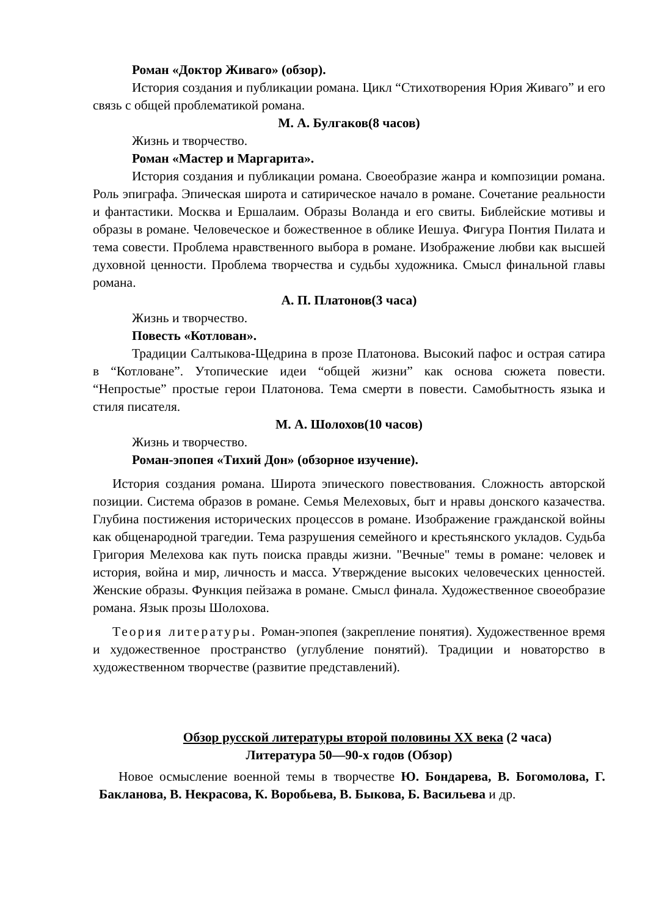Роман «Доктор Живаго» (обзор).
История создания и публикации романа. Цикл “Стихотворения Юрия Живаго” и его связь с общей проблематикой романа.
М. А. Булгаков(8 часов)
Жизнь и творчество.
Роман «Мастер и Маргарита».
История создания и публикации романа. Своеобразие жанра и композиции романа. Роль эпиграфа. Эпическая широта и сатирическое начало в романе. Сочетание реальности и фантастики. Москва и Ершалаим. Образы Воланда и его свиты. Библейские мотивы и образы в романе. Человеческое и божественное в облике Иешуа. Фигура Понтия Пилата и тема совести. Проблема нравственного выбора в романе. Изображение любви как высшей духовной ценности. Проблема творчества и судьбы художника. Смысл финальной главы романа.
А. П. Платонов(3 часа)
Жизнь и творчество.
Повесть «Котлован».
Традиции Салтыкова-Щедрина в прозе Платонова. Высокий пафос и острая сатира в “Котловане”. Утопические идеи “общей жизни” как основа сюжета повести. “Непростые” простые герои Платонова. Тема смерти в повести. Самобытность языка и стиля писателя.
М. А. Шолохов(10 часов)
Жизнь и творчество.
Роман-эпопея «Тихий Дон» (обзорное изучение).
История создания романа. Широта эпического повествования. Сложность авторской позиции. Система образов в романе. Семья Мелеховых, быт и нравы донского казачества. Глубина постижения исторических процессов в романе. Изображение гражданской войны как общенародной трагедии. Тема разрушения семейного и крестьянского укладов. Судьба Григория Мелехова как путь поиска правды жизни. "Вечные" темы в романе: человек и история, война и мир, личность и масса. Утверждение высоких человеческих ценностей. Женские образы. Функция пейзажа в романе. Смысл финала. Художественное своеобразие романа. Язык прозы Шолохова.
Теория литературы. Роман-эпопея (закрепление понятия). Художественное время и художественное пространство (углубление понятий). Традиции и новаторство в художественном творчестве (развитие представлений).
Обзор русской литературы второй половины XX века (2 часа)
Литература 50—90-х годов (Обзор)
Новое осмысление военной темы в творчестве Ю. Бондарева, В. Богомолова, Г. Бакланова, В. Некрасова, К. Воробьева, В. Быкова, Б. Васильева и др.